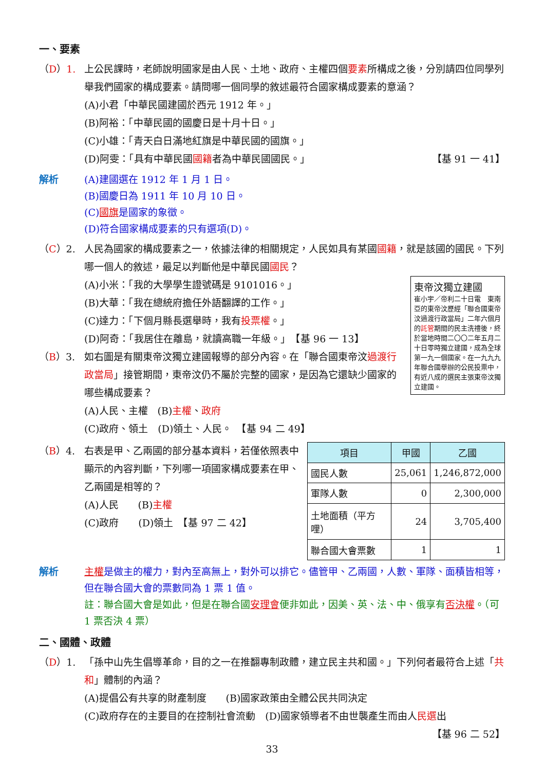一、要素
（D）1. 上公民課時，老師說明國家是由人民、土地、政府、主權四個要素所構成之後，分別請四位同學列舉我們國家的構成要素。請問哪一個同學的敘述最符合國家構成要素的意涵？
(A)小君「中華民國建國於西元 1912 年。」
(B)阿裕：「中華民國的國慶日是十月十日。」
(C)小雄：「青天白日滿地紅旗是中華民國的國旗。」
(D)阿雯：「具有中華民國國籍者為中華民國國民。」 【基 91 一 41】
解析 (A)建國選在 1912 年 1 月 1 日。
(B)國慶日為 1911 年 10 月 10 日。
(C)國旗是國家的象徵。
(D)符合國家構成要素的只有選項(D)。
（C）2. 人民為國家的構成要素之一，依據法律的相關規定，人民如具有某國國籍，就是該國的國民。下列哪一個人的敘述，最足以判斷他是中華民國國民？
東帝汶獨立建國
崔小宇／帝利二十日電　東南亞的東帝汶歷經「聯合國東帝汶過渡行政當局」二年六個月的託管期間的民主洗禮後，終於當地時間二〇〇二年五月二十日零時獨立建國，成為全球第一九一個國家。在一九九九年聯合國舉辦的公民投票中，有近八成的選民主張東帝汶獨立建國。
(A)小米：「我的大學學生證號碼是 9101016。」
(B)大華：「我在總統府擔任外語翻譯的工作。」
(C)達力：「下個月縣長選舉時，我有投票權。」
(D)阿奇：「我居住在離島，就讀高職一年級。」　【基 96 一 13】
（B）3. 如右圖是有關東帝汶獨立建國報導的部分內容。在「聯合國東帝汶過渡行政當局」接管期間，東帝汶仍不屬於完整的國家，是因為它還缺少國家的哪些構成要素？
(A)人民、主權　(B)主權、政府
(C)政府、領土　(D)領土、人民。　【基 94 二 49】
（B）4. 右表是甲、乙兩國的部分基本資料，若僅依照表中顯示的內容判斷，下列哪一項國家構成要素在甲、乙兩國是相等的？
(A)人民　　(B)主權
(C)政府　　(D)領土　【基 97 二 42】
| 項目 | 甲國 | 乙國 |
| --- | --- | --- |
| 國民人數 | 25,061 | 1,246,872,000 |
| 軍隊人數 | 0 | 2,300,000 |
| 土地面積（平方哩） | 24 | 3,705,400 |
| 聯合國大會票數 | 1 | 1 |
解析 主權是做主的權力，對內至高無上，對外可以排它。儘管甲、乙兩國，人數、軍隊、面積皆相等，但在聯合國大會的票數同為 1 票 1 值。
註：聯合國大會是如此，但是在聯合國安理會便非如此，因美、英、法、中、俄享有否決權。（可 1 票否決 4 票）
二、國體、政體
（D）1. 「孫中山先生倡導革命，目的之一在推翻專制政體，建立民主共和國。」下列何者最符合上述「共和」體制的內涵？
(A)提倡公有共享的財產制度　　(B)國家政策由全體公民共同決定
(C)政府存在的主要目的在控制社會流動　(D)國家領導者不由世襲產生而由人民選出
【基 96 二 52】
33